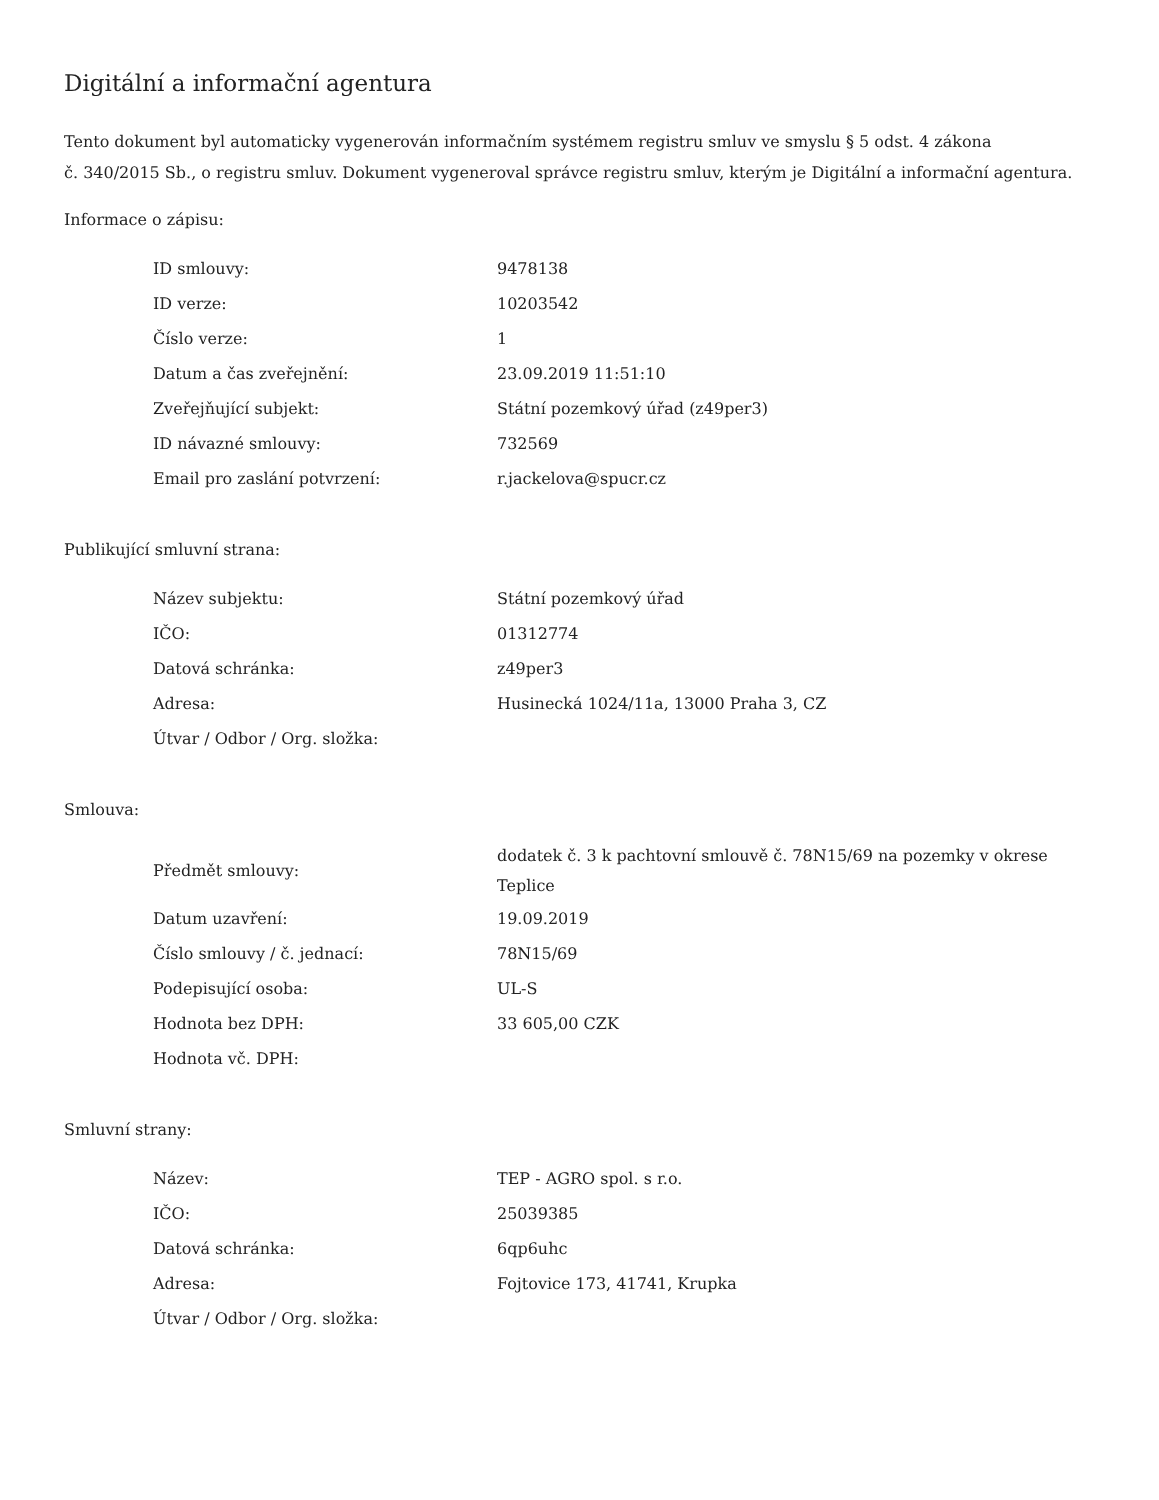Digitální a informační agentura
Tento dokument byl automaticky vygenerován informačním systémem registru smluv ve smyslu § 5 odst. 4 zákona
č. 340/2015 Sb., o registru smluv. Dokument vygeneroval správce registru smluv, kterým je Digitální a informační agentura.
Informace o zápisu:
| ID smlouvy: | 9478138 |
| ID verze: | 10203542 |
| Číslo verze: | 1 |
| Datum a čas zveřejnění: | 23.09.2019 11:51:10 |
| Zveřejňující subjekt: | Státní pozemkový úřad (z49per3) |
| ID návazné smlouvy: | 732569 |
| Email pro zaslání potvrzení: | r.jackelova@spucr.cz |
Publikující smluvní strana:
| Název subjektu: | Státní pozemkový úřad |
| IČO: | 01312774 |
| Datová schránka: | z49per3 |
| Adresa: | Husinecká 1024/11a, 13000 Praha 3, CZ |
| Útvar / Odbor / Org. složka: | |
Smlouva:
| Předmět smlouvy: | dodatek č. 3 k pachtovní smlouvě č. 78N15/69 na pozemky v okrese Teplice |
| Datum uzavření: | 19.09.2019 |
| Číslo smlouvy / č. jednací: | 78N15/69 |
| Podepisující osoba: | UL-S |
| Hodnota bez DPH: | 33 605,00 CZK |
| Hodnota vč. DPH: | |
Smluvní strany:
| Název: | TEP - AGRO spol. s r.o. |
| IČO: | 25039385 |
| Datová schránka: | 6qp6uhc |
| Adresa: | Fojtovice 173, 41741, Krupka |
| Útvar / Odbor / Org. složka: | |